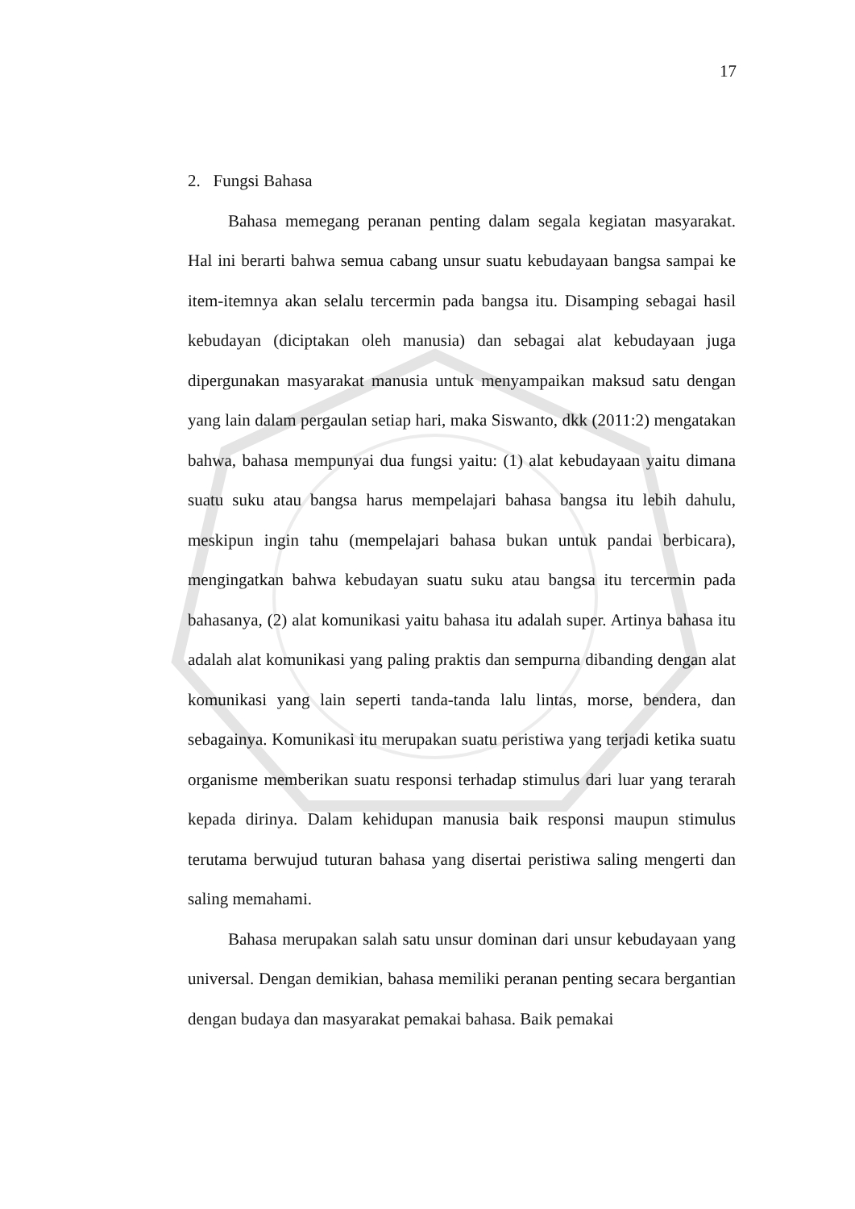17
2. Fungsi Bahasa
Bahasa memegang peranan penting dalam segala kegiatan masyarakat. Hal ini berarti bahwa semua cabang unsur suatu kebudayaan bangsa sampai ke item-itemnya akan selalu tercermin pada bangsa itu. Disamping sebagai hasil kebudayan (diciptakan oleh manusia) dan sebagai alat kebudayaan juga dipergunakan masyarakat manusia untuk menyampaikan maksud satu dengan yang lain dalam pergaulan setiap hari, maka Siswanto, dkk (2011:2) mengatakan bahwa, bahasa mempunyai dua fungsi yaitu: (1) alat kebudayaan yaitu dimana suatu suku atau bangsa harus mempelajari bahasa bangsa itu lebih dahulu, meskipun ingin tahu (mempelajari bahasa bukan untuk pandai berbicara), mengingatkan bahwa kebudayan suatu suku atau bangsa itu tercermin pada bahasanya, (2) alat komunikasi yaitu bahasa itu adalah super. Artinya bahasa itu adalah alat komunikasi yang paling praktis dan sempurna dibanding dengan alat komunikasi yang lain seperti tanda-tanda lalu lintas, morse, bendera, dan sebagainya. Komunikasi itu merupakan suatu peristiwa yang terjadi ketika suatu organisme memberikan suatu responsi terhadap stimulus dari luar yang terarah kepada dirinya. Dalam kehidupan manusia baik responsi maupun stimulus terutama berwujud tuturan bahasa yang disertai peristiwa saling mengerti dan saling memahami.
Bahasa merupakan salah satu unsur dominan dari unsur kebudayaan yang universal. Dengan demikian, bahasa memiliki peranan penting secara bergantian dengan budaya dan masyarakat pemakai bahasa. Baik pemakai